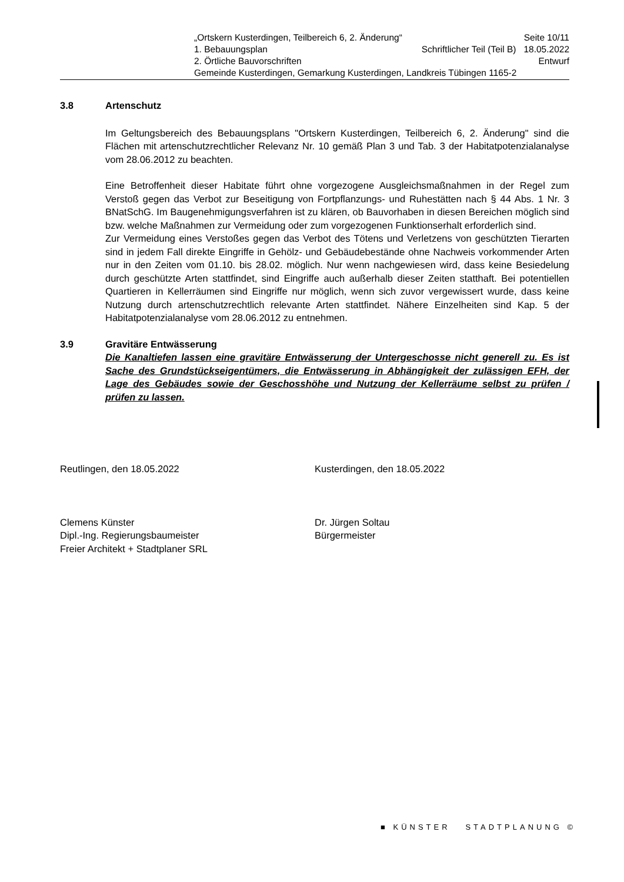„Ortskern Kusterdingen, Teilbereich 6, 2. Änderung“Seite 10/11
1. Bebauungsplan Schriftlicher Teil (Teil B) 18.05.2022
2. Örtliche Bauvorschriften Entwurf
Gemeinde Kusterdingen, Gemarkung Kusterdingen, Landkreis Tübingen 1165-2
3.8 Artenschutz
Im Geltungsbereich des Bebauungsplans "Ortskern Kusterdingen, Teilbereich 6, 2. Änderung" sind die Flächen mit artenschutzrechtlicher Relevanz Nr. 10 gemäß Plan 3 und Tab. 3 der Habitatpotenzialanalyse vom 28.06.2012 zu beachten.
Eine Betroffenheit dieser Habitate führt ohne vorgezogene Ausgleichsmaßnahmen in der Regel zum Verstoß gegen das Verbot zur Beseitigung von Fortpflanzungs- und Ruhestätten nach § 44 Abs. 1 Nr. 3 BNatSchG. Im Baugenehmigungsverfahren ist zu klären, ob Bauvorhaben in diesen Bereichen möglich sind bzw. welche Maßnahmen zur Vermeidung oder zum vorgezogenen Funktionserhalt erforderlich sind.
Zur Vermeidung eines Verstoßes gegen das Verbot des Tötens und Verletzens von geschützten Tierarten sind in jedem Fall direkte Eingriffe in Gehölz- und Gebäudebestände ohne Nachweis vorkommender Arten nur in den Zeiten vom 01.10. bis 28.02. möglich. Nur wenn nachgewiesen wird, dass keine Besiedelung durch geschützte Arten stattfindet, sind Eingriffe auch außerhalb dieser Zeiten statthaft. Bei potentiellen Quartieren in Kellerräumen sind Eingriffe nur möglich, wenn sich zuvor vergewissert wurde, dass keine Nutzung durch artenschutzrechtlich relevante Arten stattfindet. Nähere Einzelheiten sind Kap. 5 der Habitatpotenzialanalyse vom 28.06.2012 zu entnehmen.
3.9 Gravitäre Entwässerung
Die Kanaltiefen lassen eine gravitäre Entwässerung der Untergeschosse nicht generell zu. Es ist Sache des Grundstückseigentümers, die Entwässerung in Abhängigkeit der zulässigen EFH, der Lage des Gebäudes sowie der Geschosshöhe und Nutzung der Kellerräume selbst zu prüfen / prüfen zu lassen.
Reutlingen, den 18.05.2022 Kusterdingen, den 18.05.2022
Clemens Künster
Dipl.-Ing. Regierungsbaumeister
Freier Architekt + Stadtplaner SRL
Dr. Jürgen Soltau
Bürgermeister
■ KÜNSTER STADTPLANUNG ©